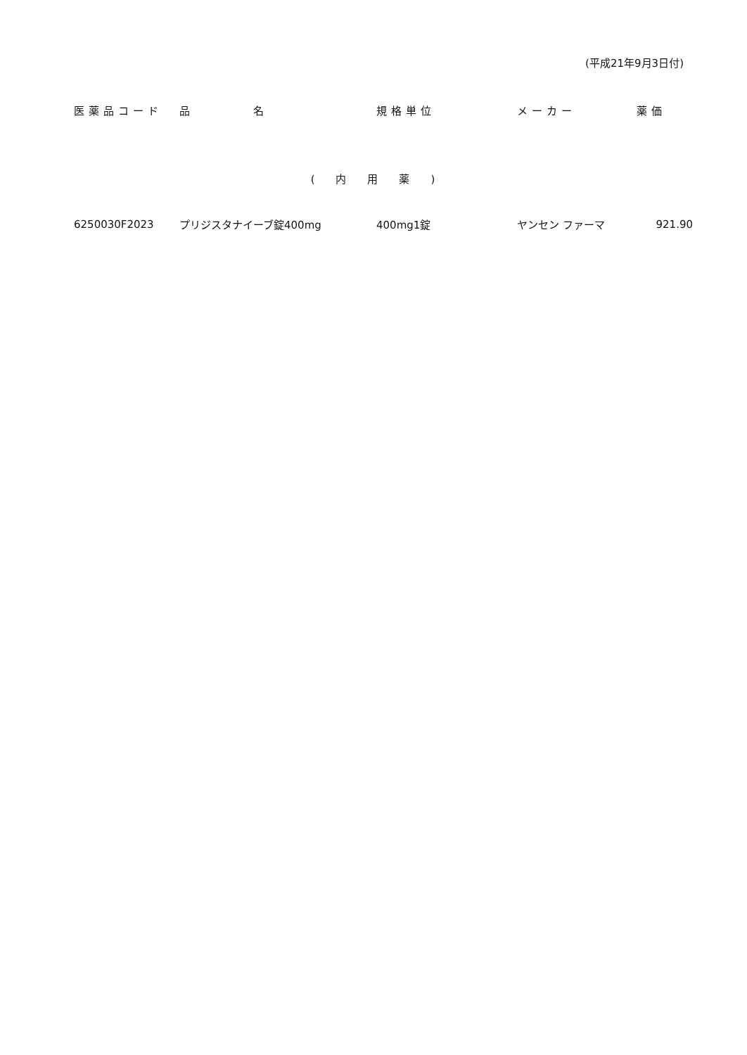(平成21年9月3日付)
| 医薬品コード | 品 名 | 規格単位 | メーカー | 薬価 |
| --- | --- | --- | --- | --- |
| (内用薬) | | | | |
| 6250030F2023 | プリジスタナイーブ錠400mg | 400mg1錠 | ヤンセン ファーマ | 921.90 |